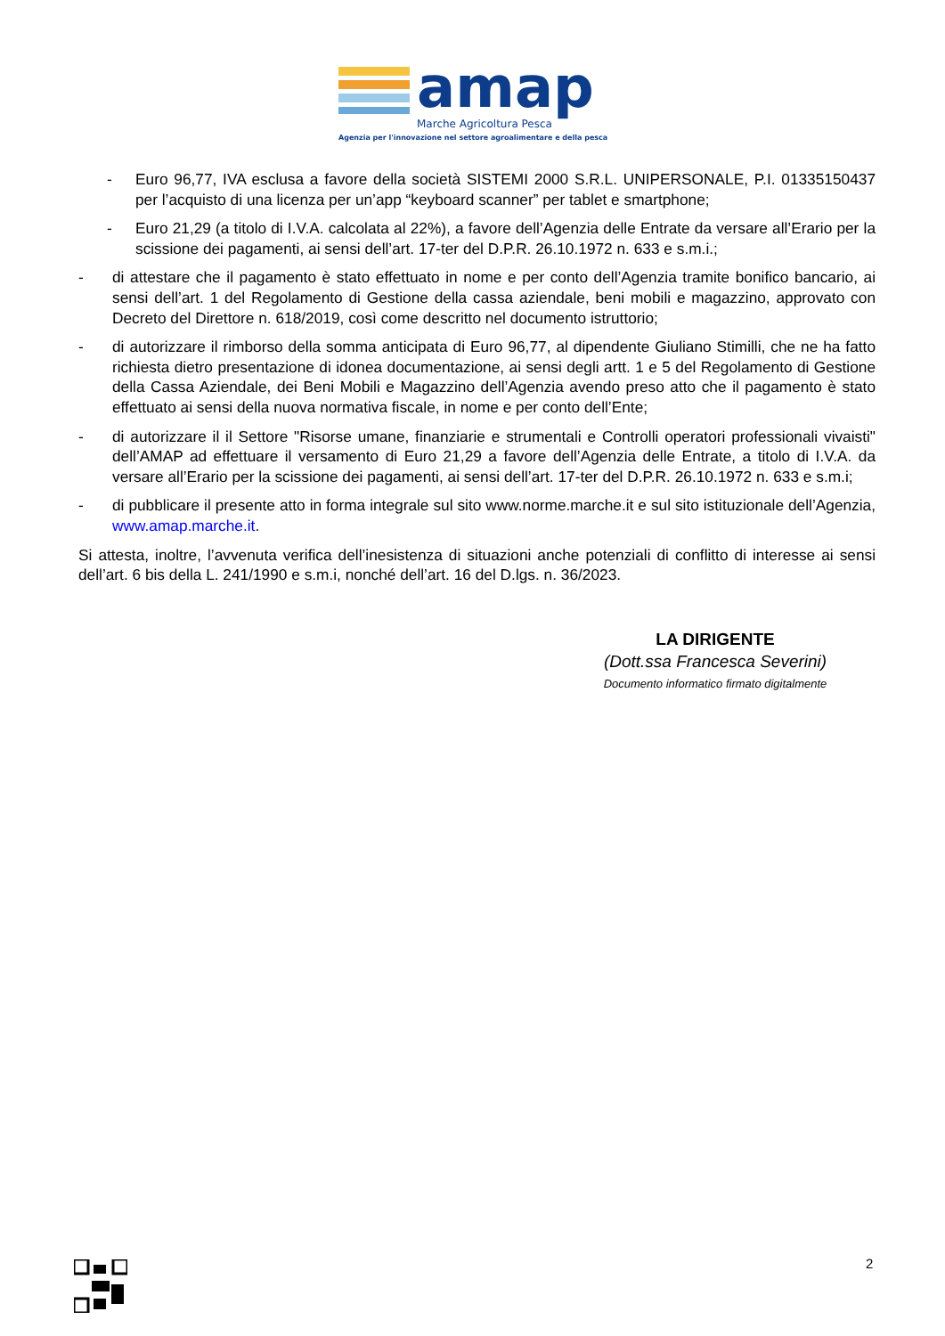amap
Marche Agricoltura Pesca
Agenzia per l'innovazione nel settore agroalimentare e della pesca
- Euro 96,77, IVA esclusa a favore della società SISTEMI 2000 S.R.L. UNIPERSONALE, P.I. 01335150437 per l’acquisto di una licenza per un’app “keyboard scanner” per tablet e smartphone;
- Euro 21,29 (a titolo di I.V.A. calcolata al 22%), a favore dell’Agenzia delle Entrate da versare all’Erario per la scissione dei pagamenti, ai sensi dell’art. 17-ter del D.P.R. 26.10.1972 n. 633 e s.m.i.;
- di attestare che il pagamento è stato effettuato in nome e per conto dell’Agenzia tramite bonifico bancario, ai sensi dell’art. 1 del Regolamento di Gestione della cassa aziendale, beni mobili e magazzino, approvato con Decreto del Direttore n. 618/2019, così come descritto nel documento istruttorio;
- di autorizzare il rimborso della somma anticipata di Euro 96,77, al dipendente Giuliano Stimilli, che ne ha fatto richiesta dietro presentazione di idonea documentazione, ai sensi degli artt. 1 e 5 del Regolamento di Gestione della Cassa Aziendale, dei Beni Mobili e Magazzino dell’Agenzia avendo preso atto che il pagamento è stato effettuato ai sensi della nuova normativa fiscale, in nome e per conto dell’Ente;
- di autorizzare il il Settore "Risorse umane, finanziarie e strumentali e Controlli operatori professionali vivaisti" dell’AMAP ad effettuare il versamento di Euro 21,29 a favore dell’Agenzia delle Entrate, a titolo di I.V.A. da versare all’Erario per la scissione dei pagamenti, ai sensi dell’art. 17-ter del D.P.R. 26.10.1972 n. 633 e s.m.i;
- di pubblicare il presente atto in forma integrale sul sito www.norme.marche.it e sul sito istituzionale dell’Agenzia, www.amap.marche.it.
Si attesta, inoltre, l’avvenuta verifica dell’inesistenza di situazioni anche potenziali di conflitto di interesse ai sensi dell’art. 6 bis della L. 241/1990 e s.m.i, nonché dell’art. 16 del D.lgs. n. 36/2023.
LA DIRIGENTE
(Dott.ssa Francesca Severini)
Documento informatico firmato digitalmente
2